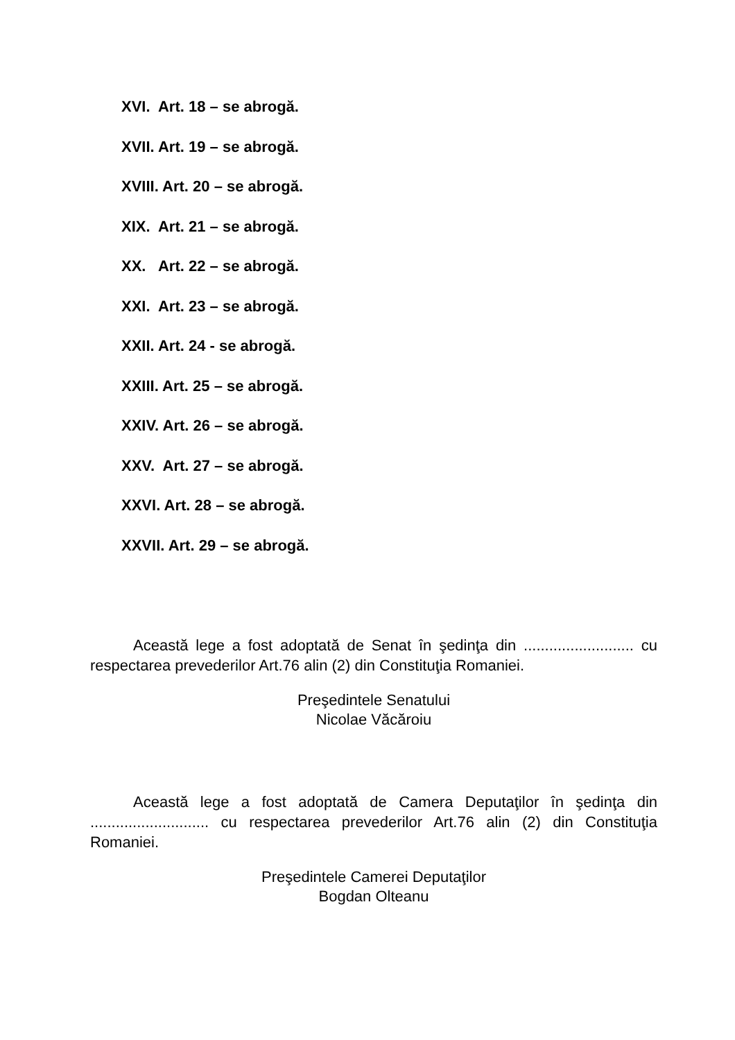XVI. Art. 18 – se abrogă.
XVII. Art. 19 – se abrogă.
XVIII. Art. 20 – se abrogă.
XIX. Art. 21 – se abrogă.
XX. Art. 22 – se abrogă.
XXI. Art. 23 – se abrogă.
XXII. Art. 24 - se abrogă.
XXIII. Art. 25 – se abrogă.
XXIV. Art. 26 – se abrogă.
XXV. Art. 27 – se abrogă.
XXVI. Art. 28 – se abrogă.
XXVII. Art. 29 – se abrogă.
Această lege a fost adoptată de Senat în şedinţa din .......................... cu respectarea prevederilor Art.76 alin (2) din Constituţia Romaniei.
Preşedintele Senatului
Nicolae Văcăroiu
Această lege a fost adoptată de Camera Deputaţilor în şedinţa din ............................ cu respectarea prevederilor Art.76 alin (2) din Constituţia Romaniei.
Preşedintele Camerei Deputaţilor
Bogdan Olteanu